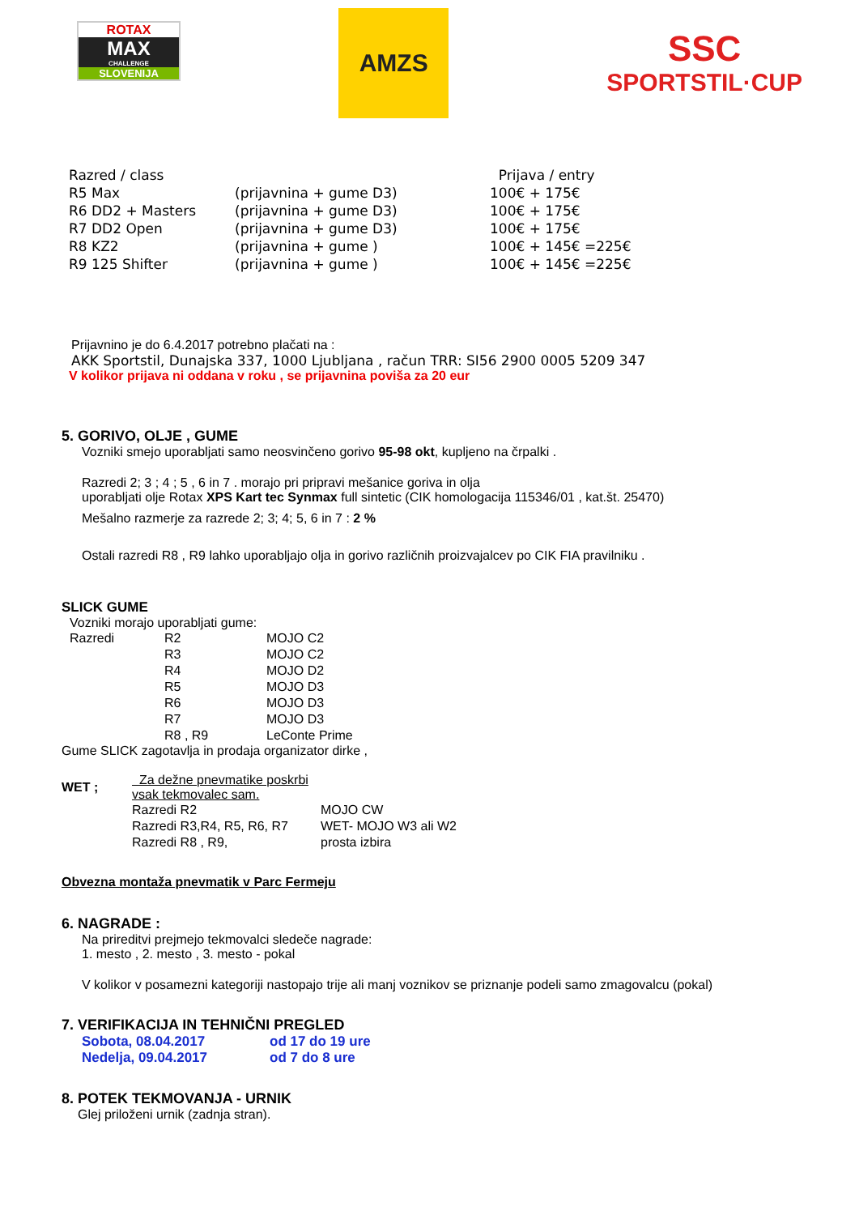ROTAX
MAX
CHALLENGE
SLOVENIJA
AMZS
SSC
SPORTSTIL·CUP
| Razred / class | | Prijava / entry |
| R5 Max | (prijavnina + gume D3) | 100€ + 175€ |
| R6 DD2 + Masters | (prijavnina + gume D3) | 100€ + 175€ |
| R7 DD2 Open | (prijavnina + gume D3) | 100€ + 175€ |
| R8 KZ2 | (prijavnina + gume ) | 100€ + 145€ =225€ |
| R9 125 Shifter | (prijavnina + gume ) | 100€ + 145€ =225€ |
Prijavnino je do 6.4.2017 potrebno plačati na :
AKK Sportstil, Dunajska 337, 1000 Ljubljana , račun TRR: SI56 2900 0005 5209 347
V kolikor prijava ni oddana v roku , se prijavnina poviša za 20 eur
5. GORIVO, OLJE , GUME
Vozniki smejo uporabljati samo neosvinčeno gorivo 95-98 okt, kupljeno na črpalki .
Razredi 2; 3 ; 4 ; 5 , 6 in 7 . morajo pri pripravi mešanice goriva in olja
uporabljati olje Rotax XPS Kart tec Synmax full sintetic (CIK homologacija 115346/01 , kat.št. 25470)
Mešalno razmerje za razrede 2; 3; 4; 5, 6 in 7 : 2 %
Ostali razredi R8 , R9 lahko uporabljajo olja in gorivo različnih proizvajalcev po CIK FIA pravilniku .
SLICK GUME
Vozniki morajo uporabljati gume:
| Razredi | R2 | MOJO C2 |
| | R3 | MOJO C2 |
| | R4 | MOJO D2 |
| | R5 | MOJO D3 |
| | R6 | MOJO D3 |
| | R7 | MOJO D3 |
| | R8 , R9 | LeConte Prime |
Gume SLICK zagotavlja in prodaja organizator dirke ,
| WET ; | Za dežne pnevmatike poskrbi vsak tekmovalec sam. | |
| | Razredi R2 | MOJO CW |
| | Razredi R3,R4, R5, R6, R7 | WET- MOJO W3 ali W2 |
| | Razredi R8 , R9, | prosta izbira |
Obvezna montaža pnevmatik v Parc Fermeju
6. NAGRADE :
Na prireditvi prejmejo tekmovalci sledeče nagrade:
1. mesto , 2. mesto , 3. mesto - pokal
V kolikor v posamezni kategoriji nastopajo trije ali manj voznikov se priznanje podeli samo zmagovalcu (pokal)
7. VERIFIKACIJA IN TEHNIČNI PREGLED
| Sobota, 08.04.2017 | od 17 do 19 ure |
| Nedelja, 09.04.2017 | od 7 do 8 ure |
8. POTEK TEKMOVANJA - URNIK
Glej priloženi urnik (zadnja stran).